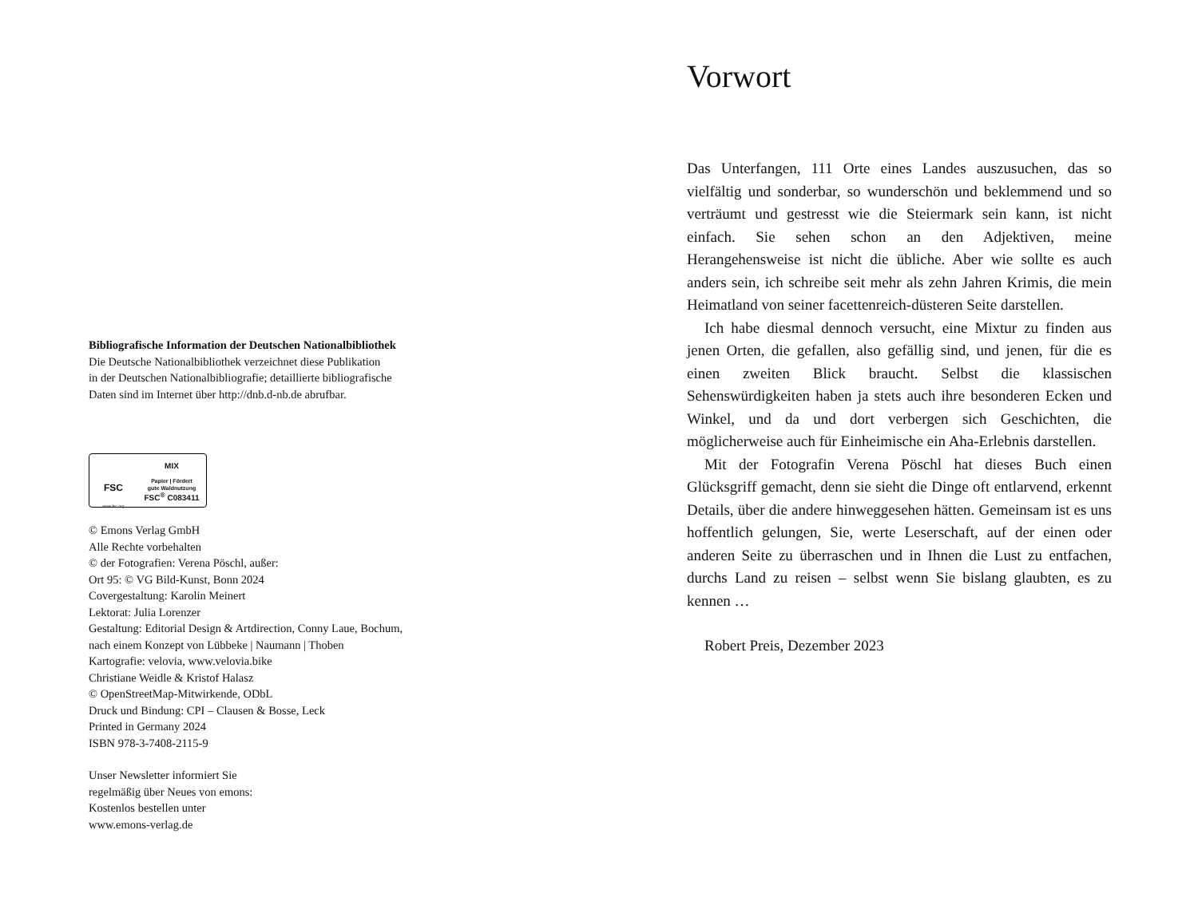Bibliografische Information der Deutschen Nationalbibliothek
Die Deutsche Nationalbibliothek verzeichnet diese Publikation
in der Deutschen Nationalbibliografie; detaillierte bibliografische
Daten sind im Internet über http://dnb.d-nb.de abrufbar.
FSC
www.fsc.org
MIX
Papier | Fördert
gute Waldnutzung
FSC<sup>®</sup> C083411
© Emons Verlag GmbH
Alle Rechte vorbehalten
© der Fotografien: Verena Pöschl, außer:
Ort 95: © VG Bild-Kunst, Bonn 2024
Covergestaltung: Karolin Meinert
Lektorat: Julia Lorenzer
Gestaltung: Editorial Design & Artdirection, Conny Laue, Bochum,
nach einem Konzept von Lübbeke | Naumann | Thoben
Kartografie: velovia, www.velovia.bike
Christiane Weidle & Kristof Halasz
© OpenStreetMap-Mitwirkende, ODbL
Druck und Bindung: CPI – Clausen & Bosse, Leck
Printed in Germany 2024
ISBN 978-3-7408-2115-9
Unser Newsletter informiert Sie
regelmäßig über Neues von emons:
Kostenlos bestellen unter
www.emons-verlag.de
Vorwort
Das Unterfangen, 111 Orte eines Landes auszusuchen, das so vielfältig und sonderbar, so wunderschön und beklemmend und so verträumt und gestresst wie die Steiermark sein kann, ist nicht einfach. Sie sehen schon an den Adjektiven, meine Herangehensweise ist nicht die übliche. Aber wie sollte es auch anders sein, ich schreibe seit mehr als zehn Jahren Krimis, die mein Heimatland von seiner facettenreich-düsteren Seite darstellen.
Ich habe diesmal dennoch versucht, eine Mixtur zu finden aus jenen Orten, die gefallen, also gefällig sind, und jenen, für die es einen zweiten Blick braucht. Selbst die klassischen Sehenswürdigkeiten haben ja stets auch ihre besonderen Ecken und Winkel, und da und dort verbergen sich Geschichten, die möglicherweise auch für Einheimische ein Aha-Erlebnis darstellen.
Mit der Fotografin Verena Pöschl hat dieses Buch einen Glücksgriff gemacht, denn sie sieht die Dinge oft entlarvend, erkennt Details, über die andere hinweggesehen hätten. Gemeinsam ist es uns hoffentlich gelungen, Sie, werte Leserschaft, auf der einen oder anderen Seite zu überraschen und in Ihnen die Lust zu entfachen, durchs Land zu reisen – selbst wenn Sie bislang glaubten, es zu kennen …
Robert Preis, Dezember 2023